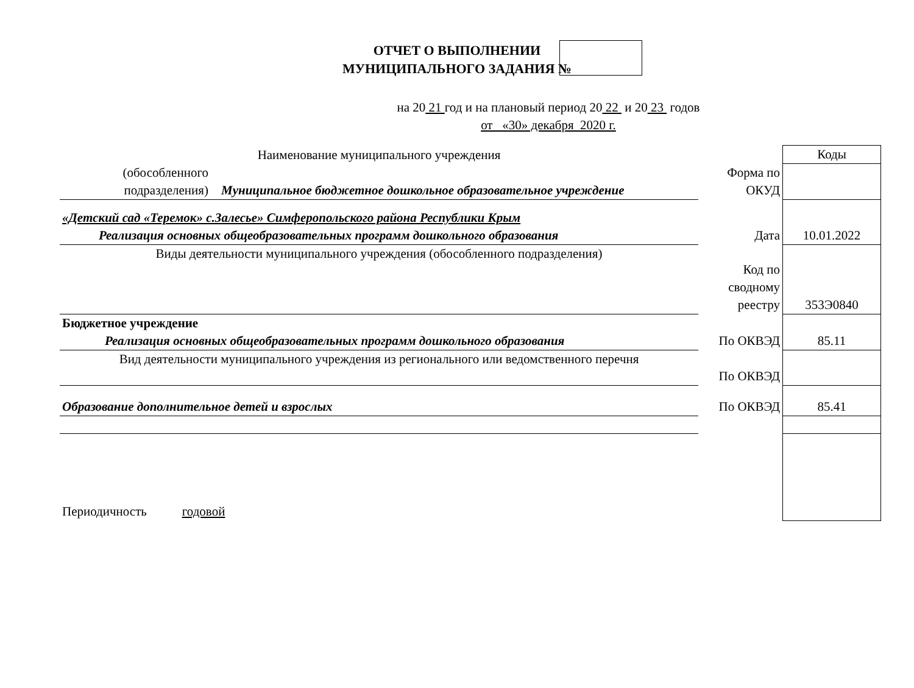ОТЧЕТ О ВЫПОЛНЕНИИ
МУНИЦИПАЛЬНОГО ЗАДАНИЯ №
на 20 21 год и на плановый период 20 22 и 20 23 годов
от «30» декабря 2020 г.
| Наименование муниципального учреждения | | Коды |
| (обособленного подразделения) Муниципальное бюджетное дошкольное образовательное учреждение | Форма по ОКУД | |
| «Детский сад «Теремок» с.Залесье» Симферопольского района Республики Крым Реализация основных общеобразовательных программ дошкольного образования | Дата | 10.01.2022 |
| Виды деятельности муниципального учреждения (обособленного подразделения) | Код по сводному реестру | 353Э0840 |
| Бюджетное учреждение Реализация основных общеобразовательных программ дошкольного образования | По ОКВЭД | 85.11 |
| Вид деятельности муниципального учреждения из регионального или ведомственного перечня | По ОКВЭД | |
| Образование дополнительное детей и взрослых | По ОКВЭД | 85.41 |
| Периодичность годовой | | |